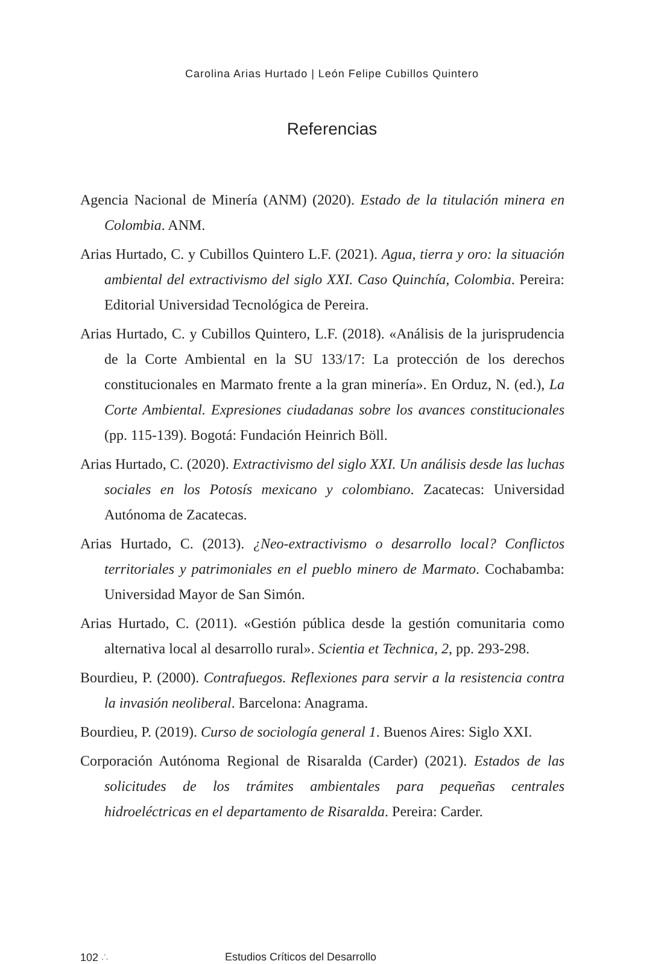Carolina Arias Hurtado | León Felipe Cubillos Quintero
Referencias
Agencia Nacional de Minería (ANM) (2020). Estado de la titulación minera en Colombia. ANM.
Arias Hurtado, C. y Cubillos Quintero L.F. (2021). Agua, tierra y oro: la situación ambiental del extractivismo del siglo XXI. Caso Quinchía, Colombia. Pereira: Editorial Universidad Tecnológica de Pereira.
Arias Hurtado, C. y Cubillos Quintero, L.F. (2018). «Análisis de la jurisprudencia de la Corte Ambiental en la SU 133/17: La protección de los derechos constitucionales en Marmato frente a la gran minería». En Orduz, N. (ed.), La Corte Ambiental. Expresiones ciudadanas sobre los avances constitucionales (pp. 115-139). Bogotá: Fundación Heinrich Böll.
Arias Hurtado, C. (2020). Extractivismo del siglo XXI. Un análisis desde las luchas sociales en los Potosís mexicano y colombiano. Zacatecas: Universidad Autónoma de Zacatecas.
Arias Hurtado, C. (2013). ¿Neo-extractivismo o desarrollo local? Conflictos territoriales y patrimoniales en el pueblo minero de Marmato. Cochabamba: Universidad Mayor de San Simón.
Arias Hurtado, C. (2011). «Gestión pública desde la gestión comunitaria como alternativa local al desarrollo rural». Scientia et Technica, 2, pp. 293-298.
Bourdieu, P. (2000). Contrafuegos. Reflexiones para servir a la resistencia contra la invasión neoliberal. Barcelona: Anagrama.
Bourdieu, P. (2019). Curso de sociología general 1. Buenos Aires: Siglo XXI.
Corporación Autónoma Regional de Risaralda (Carder) (2021). Estados de las solicitudes de los trámites ambientales para pequeñas centrales hidroeléctricas en el departamento de Risaralda. Pereira: Carder.
102 ∴ Estudios Críticos del Desarrollo